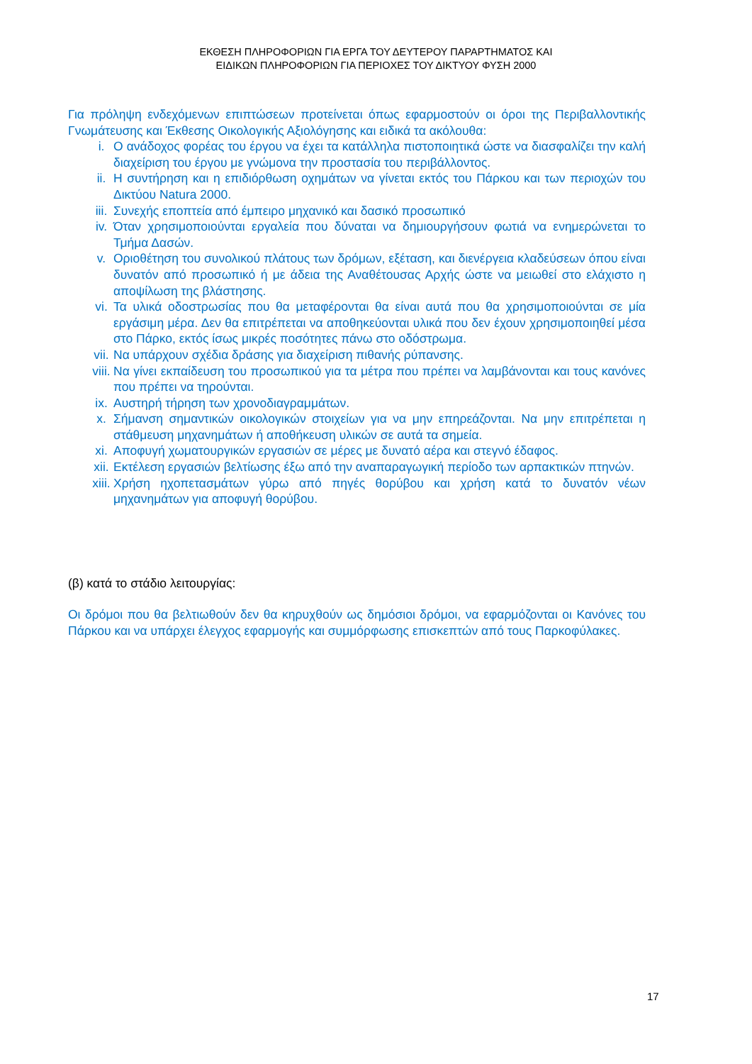ΕΚΘΕΣΗ ΠΛΗΡΟΦΟΡΙΩΝ ΓΙΑ ΕΡΓΑ ΤΟΥ ΔΕΥΤΕΡΟΥ ΠΑΡΑΡΤΗΜΑΤΟΣ ΚΑΙ
ΕΙΔΙΚΩΝ ΠΛΗΡΟΦΟΡΙΩΝ ΓΙΑ ΠΕΡΙΟΧΕΣ ΤΟΥ ΔΙΚΤΥΟΥ ΦΥΣΗ 2000
Για πρόληψη ενδεχόμενων επιπτώσεων προτείνεται όπως εφαρμοστούν οι όροι της Περιβαλλοντικής Γνωμάτευσης και Έκθεσης Οικολογικής Αξιολόγησης και ειδικά τα ακόλουθα:
i. Ο ανάδοχος φορέας του έργου να έχει τα κατάλληλα πιστοποιητικά ώστε να διασφαλίζει την καλή διαχείριση του έργου με γνώμονα την προστασία του περιβάλλοντος.
ii. Η συντήρηση και η επιδιόρθωση οχημάτων να γίνεται εκτός του Πάρκου και των περιοχών του Δικτύου Natura 2000.
iii. Συνεχής εποπτεία από έμπειρο μηχανικό και δασικό προσωπικό
iv. Όταν χρησιμοποιούνται εργαλεία που δύναται να δημιουργήσουν φωτιά να ενημερώνεται το Τμήμα Δασών.
v. Οριοθέτηση του συνολικού πλάτους των δρόμων, εξέταση, και διενέργεια κλαδεύσεων όπου είναι δυνατόν από προσωπικό ή με άδεια της Αναθέτουσας Αρχής ώστε να μειωθεί στο ελάχιστο η αποψίλωση της βλάστησης.
vi. Τα υλικά οδοστρωσίας που θα μεταφέρονται θα είναι αυτά που θα χρησιμοποιούνται σε μία εργάσιμη μέρα. Δεν θα επιτρέπεται να αποθηκεύονται υλικά που δεν έχουν χρησιμοποιηθεί μέσα στο Πάρκο, εκτός ίσως μικρές ποσότητες πάνω στο οδόστρωμα.
vii. Να υπάρχουν σχέδια δράσης για διαχείριση πιθανής ρύπανσης.
viii. Να γίνει εκπαίδευση του προσωπικού για τα μέτρα που πρέπει να λαμβάνονται και τους κανόνες που πρέπει να τηρούνται.
ix. Αυστηρή τήρηση των χρονοδιαγραμμάτων.
x. Σήμανση σημαντικών οικολογικών στοιχείων για να μην επηρεάζονται. Να μην επιτρέπεται η στάθμευση μηχανημάτων ή αποθήκευση υλικών σε αυτά τα σημεία.
xi. Αποφυγή χωματουργικών εργασιών σε μέρες με δυνατό αέρα και στεγνό έδαφος.
xii. Εκτέλεση εργασιών βελτίωσης έξω από την αναπαραγωγική περίοδο των αρπακτικών πτηνών.
xiii. Χρήση ηχοπετασμάτων γύρω από πηγές θορύβου και χρήση κατά το δυνατόν νέων μηχανημάτων για αποφυγή θορύβου.
(β) κατά το στάδιο λειτουργίας:
Οι δρόμοι που θα βελτιωθούν δεν θα κηρυχθούν ως δημόσιοι δρόμοι, να εφαρμόζονται οι Κανόνες του Πάρκου και να υπάρχει έλεγχος εφαρμογής και συμμόρφωσης επισκεπτών από τους Παρκοφύλακες.
17